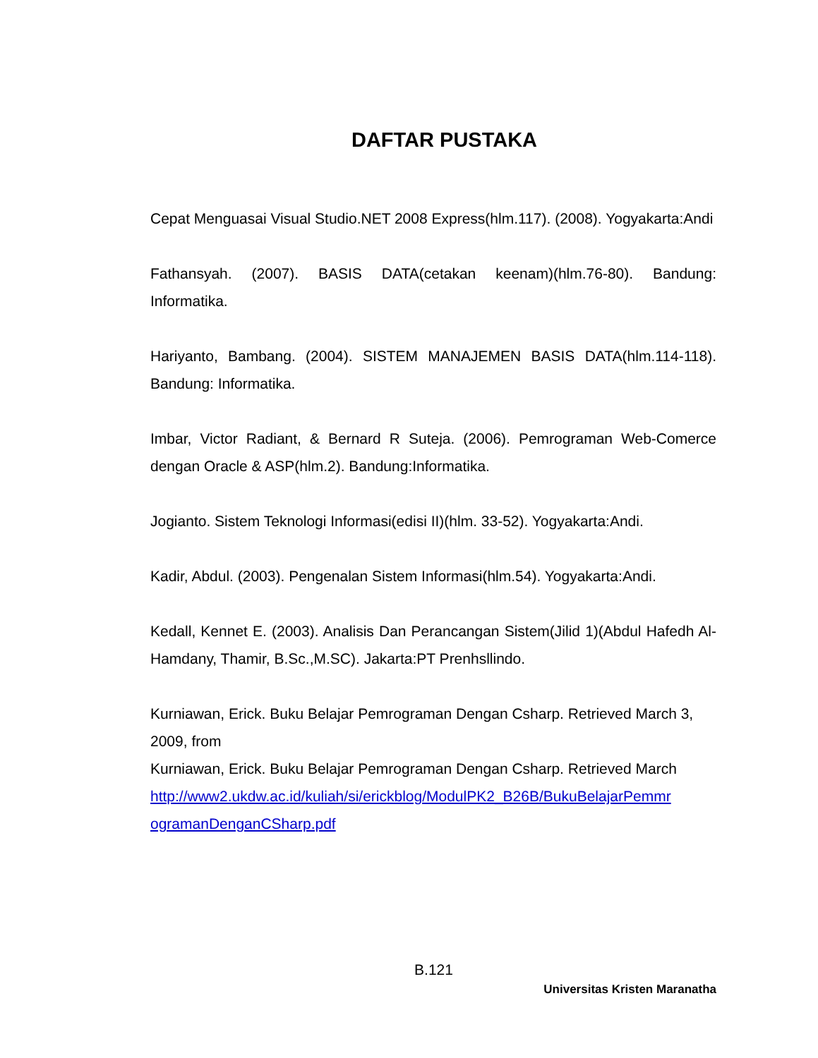DAFTAR PUSTAKA
Cepat Menguasai Visual Studio.NET 2008 Express(hlm.117). (2008). Yogyakarta:Andi
Fathansyah. (2007). BASIS DATA(cetakan keenam)(hlm.76-80). Bandung: Informatika.
Hariyanto, Bambang. (2004). SISTEM MANAJEMEN BASIS DATA(hlm.114-118). Bandung: Informatika.
Imbar, Victor Radiant, & Bernard R Suteja. (2006). Pemrograman Web-Comerce dengan Oracle & ASP(hlm.2). Bandung:Informatika.
Jogianto. Sistem Teknologi Informasi(edisi II)(hlm. 33-52). Yogyakarta:Andi.
Kadir, Abdul. (2003). Pengenalan Sistem Informasi(hlm.54). Yogyakarta:Andi.
Kedall, Kennet E. (2003). Analisis Dan Perancangan Sistem(Jilid 1)(Abdul Hafedh Al-Hamdany, Thamir, B.Sc.,M.SC). Jakarta:PT Prenhsllindo.
Kurniawan, Erick. Buku Belajar Pemrograman Dengan Csharp. Retrieved March 3, 2009, from
Kurniawan, Erick. Buku Belajar Pemrograman Dengan Csharp. Retrieved March
http://www2.ukdw.ac.id/kuliah/si/erickblog/ModulPK2_B26B/BukuBelajarPemmr ogramanDenganCSharp.pdf
B.121
Universitas Kristen Maranatha